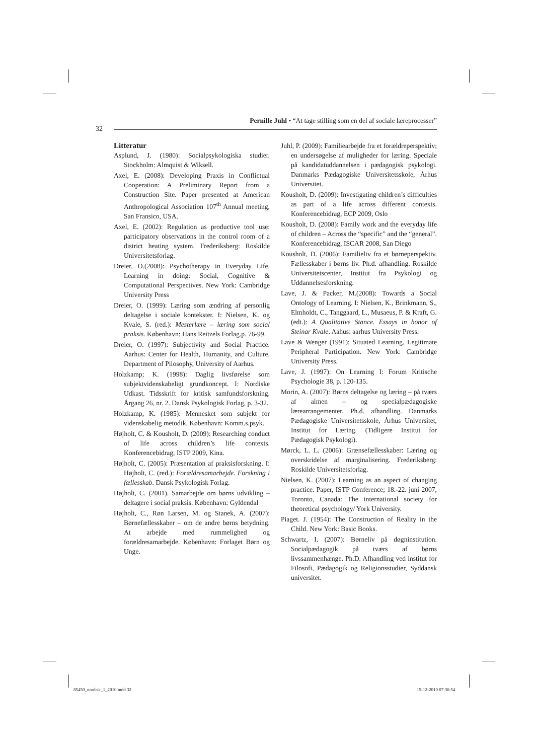Pernille Juhl • “At tage stilling som en del af sociale læreprocesser”
32
Litteratur
Asplund, J. (1980): Socialpsykologiska studier. Stockholm: Almquist & Wiksell.
Axel, E. (2008): Developing Praxis in Conflictual Cooperation: A Preliminary Report from a Construction Site. Paper presented at American Anthropological Association 107<sup>th</sup> Annual meeting, San Fransico, USA.
Axel, E. (2002): Regulation as productive tool use: participatory observations in the control room of a district heating system. Frederiksberg: Roskilde Universitetsforlag.
Dreier, O.(2008): Psychotherapy in Everyday Life. Learning in doing: Social, Cognitive & Computational Perspectives. New York: Cambridge University Press
Dreier, O. (1999): Læring som ændring af personlig deltagelse i sociale kontekster. I: Nielsen, K. og Kvale, S. (red.): Mesterlære – læring som social praksis. København: Hans Reitzels Forlag.p. 76-99.
Dreier, O. (1997): Subjectivity and Social Practice. Aarhus: Center for Health, Humanity, and Culture, Department of Pilosophy, University of Aarhus.
Holzkamp; K. (1998): Daglig livsførelse som subjektvidenskabeligt grundkoncept. I: Nordiske Udkast. Tidsskrift for kritisk samfundsforskning. Årgang 26, nr. 2. Dansk Psykologisk Forlag, p. 3-32.
Holzkamp, K. (1985): Mennesket som subjekt for videnskabelig metodik. København: Komm.s.psyk.
Højholt, C. & Kousholt, D. (2009): Researching conduct of life across children’s life contexts. Konferencebidrag, ISTP 2009, Kina.
Højholt, C. (2005): Præsentation af praksisforskning. I: Højholt, C. (red.): Forældresamarbejde. Forskning i fællesskab. Dansk Psykologisk Forlag.
Højholt, C. (2001). Samarbejde om børns udvikling – deltagere i social praksis. København: Gyldendal
Højholt, C., Røn Larsen, M. og Stanek, A. (2007): Børnefællesskaber – om de andre børns betydning. At arbejde med rummelighed og forældresamarbejde. København: Forlaget Børn og Unge.
Juhl, P. (2009): Familiearbejde fra et forældreperspektiv; en undersøgelse af muligheder for læring. Speciale på kandidatuddannelsen i pædagogisk psykologi. Danmarks Pædagogiske Universitetsskole, Århus Universitet.
Kousholt, D. (2009): Investigating children’s difficulties as part of a life across different contexts. Konferencebidrag, ECP 2009, Oslo
Kousholt, D. (2008): Family work and the everyday life of children – Across the “specific” and the “general”. Konferencebidrag, ISCAR 2008, San Diego
Kousholt, D. (2006): Familieliv fra et børneperspektiv. Fællesskaber i børns liv. Ph.d. afhandling. Roskilde Universitetscenter, Institut fra Psykologi og Uddannelsesforskning.
Lave, J. & Packer, M.(2008): Towards a Social Ontology of Learning. I: Nielsen, K., Brinkmann, S., Elmholdt, C., Tanggaard, L., Musaeus, P. & Kraft, G. (edt.): A Qualitative Stance. Essays in honor of Steinar Kvale. Aahus: aarhus University Press.
Lave & Wenger (1991): Situated Learning. Legitimate Peripheral Participation. New York: Cambridge University Press.
Lave, J. (1997): On Learning I: Forum Kritische Psychologie 38, p. 120-135.
Morin, A. (2007): Børns deltagelse og læring – på tværs af almen – og specialpædagogiske lærearrangementer. Ph.d. afhandling. Danmarks Pædagogiske Universitetsskole, Århus Universitet, Institut for Læring. (Tidligere Institut for Pædagogisk Psykologi).
Mørck, L. L. (2006): Grænsefællesskaber: Læring og overskridelse af marginalisering. Frederiksberg: Roskilde Universitetsforlag.
Nielsen, K. (2007): Learning as an aspect of changing practice. Paper, ISTP Conference; 18.-22. juni 2007, Toronto, Canada: The international society for theoretical psychology/ York University.
Piaget. J. (1954): The Construction of Reality in the Child. New York: Basic Books.
Schwartz, I. (2007): Børneliv på døgninstitution. Socialpædagogik på tværs af børns livssammenhænge. Ph.D. Afhandling ved institut for Filosofi, Pædagogik og Religionsstudier, Syddansk universitet.
85450_nordisk_1_2010.indd 32 15-12-2010 07:36:54